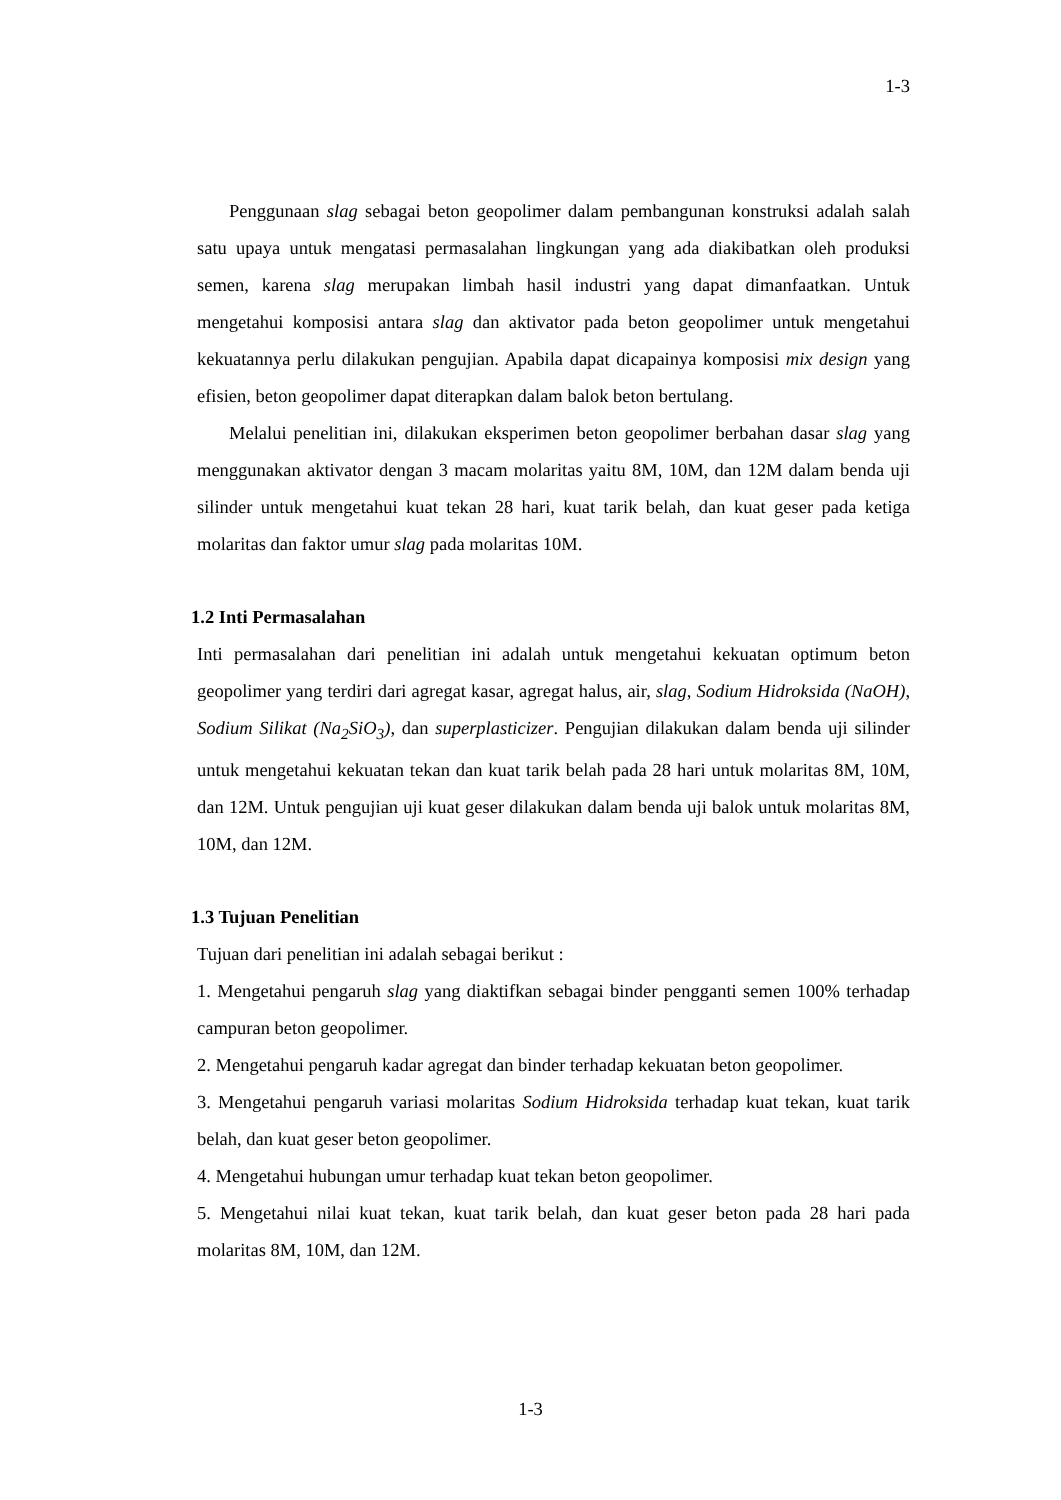1-3
Penggunaan slag sebagai beton geopolimer dalam pembangunan konstruksi adalah salah satu upaya untuk mengatasi permasalahan lingkungan yang ada diakibatkan oleh produksi semen, karena slag merupakan limbah hasil industri yang dapat dimanfaatkan. Untuk mengetahui komposisi antara slag dan aktivator pada beton geopolimer untuk mengetahui kekuatannya perlu dilakukan pengujian. Apabila dapat dicapainya komposisi mix design yang efisien, beton geopolimer dapat diterapkan dalam balok beton bertulang.
Melalui penelitian ini, dilakukan eksperimen beton geopolimer berbahan dasar slag yang menggunakan aktivator dengan 3 macam molaritas yaitu 8M, 10M, dan 12M dalam benda uji silinder untuk mengetahui kuat tekan 28 hari, kuat tarik belah, dan kuat geser pada ketiga molaritas dan faktor umur slag pada molaritas 10M.
1.2 Inti Permasalahan
Inti permasalahan dari penelitian ini adalah untuk mengetahui kekuatan optimum beton geopolimer yang terdiri dari agregat kasar, agregat halus, air, slag, Sodium Hidroksida (NaOH), Sodium Silikat (Na<sub>2</sub>SiO<sub>3</sub>), dan superplasticizer. Pengujian dilakukan dalam benda uji silinder untuk mengetahui kekuatan tekan dan kuat tarik belah pada 28 hari untuk molaritas 8M, 10M, dan 12M. Untuk pengujian uji kuat geser dilakukan dalam benda uji balok untuk molaritas 8M, 10M, dan 12M.
1.3 Tujuan Penelitian
Tujuan dari penelitian ini adalah sebagai berikut :
1. Mengetahui pengaruh slag yang diaktifkan sebagai binder pengganti semen 100% terhadap campuran beton geopolimer.
2. Mengetahui pengaruh kadar agregat dan binder terhadap kekuatan beton geopolimer.
3. Mengetahui pengaruh variasi molaritas Sodium Hidroksida terhadap kuat tekan, kuat tarik belah, dan kuat geser beton geopolimer.
4. Mengetahui hubungan umur terhadap kuat tekan beton geopolimer.
5. Mengetahui nilai kuat tekan, kuat tarik belah, dan kuat geser beton pada 28 hari pada molaritas 8M, 10M, dan 12M.
1-3